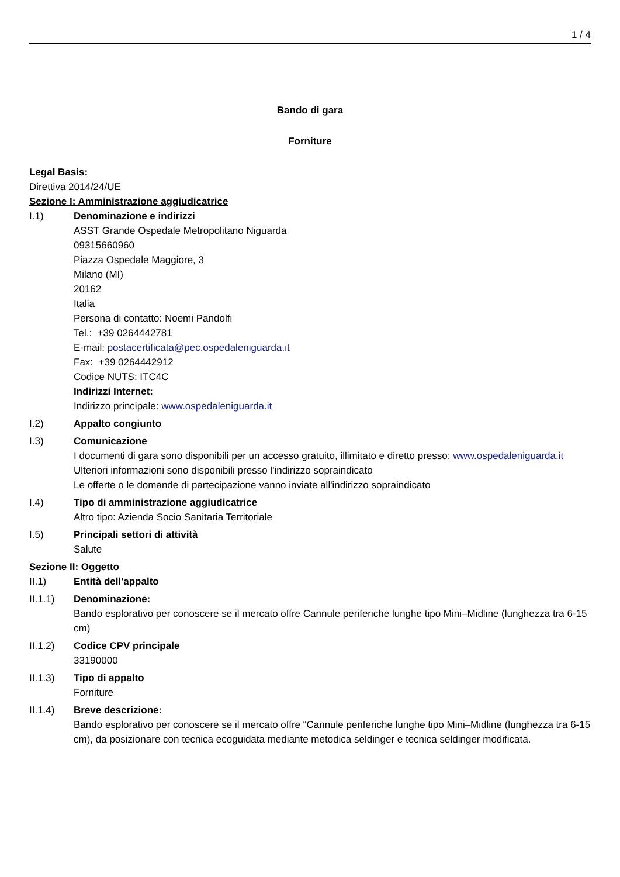1 / 4
Bando di gara
Forniture
Legal Basis:
Direttiva 2014/24/UE
Sezione I: Amministrazione aggiudicatrice
I.1) Denominazione e indirizzi
ASST Grande Ospedale Metropolitano Niguarda
09315660960
Piazza Ospedale Maggiore, 3
Milano (MI)
20162
Italia
Persona di contatto: Noemi Pandolfi
Tel.: +39 0264442781
E-mail: postacertificata@pec.ospedaleniguarda.it
Fax: +39 0264442912
Codice NUTS: ITC4C
Indirizzi Internet:
Indirizzo principale: www.ospedaleniguarda.it
I.2) Appalto congiunto
I.3) Comunicazione
I documenti di gara sono disponibili per un accesso gratuito, illimitato e diretto presso: www.ospedaleniguarda.it
Ulteriori informazioni sono disponibili presso l'indirizzo sopraindicato
Le offerte o le domande di partecipazione vanno inviate all'indirizzo sopraindicato
I.4) Tipo di amministrazione aggiudicatrice
Altro tipo: Azienda Socio Sanitaria Territoriale
I.5) Principali settori di attività
Salute
Sezione II: Oggetto
II.1) Entità dell'appalto
II.1.1) Denominazione:
Bando esplorativo per conoscere se il mercato offre Cannule periferiche lunghe tipo Mini–Midline (lunghezza tra 6-15 cm)
II.1.2) Codice CPV principale
33190000
II.1.3) Tipo di appalto
Forniture
II.1.4) Breve descrizione:
Bando esplorativo per conoscere se il mercato offre “Cannule periferiche lunghe tipo Mini–Midline (lunghezza tra 6-15 cm), da posizionare con tecnica ecoguidata mediante metodica seldinger e tecnica seldinger modificata.